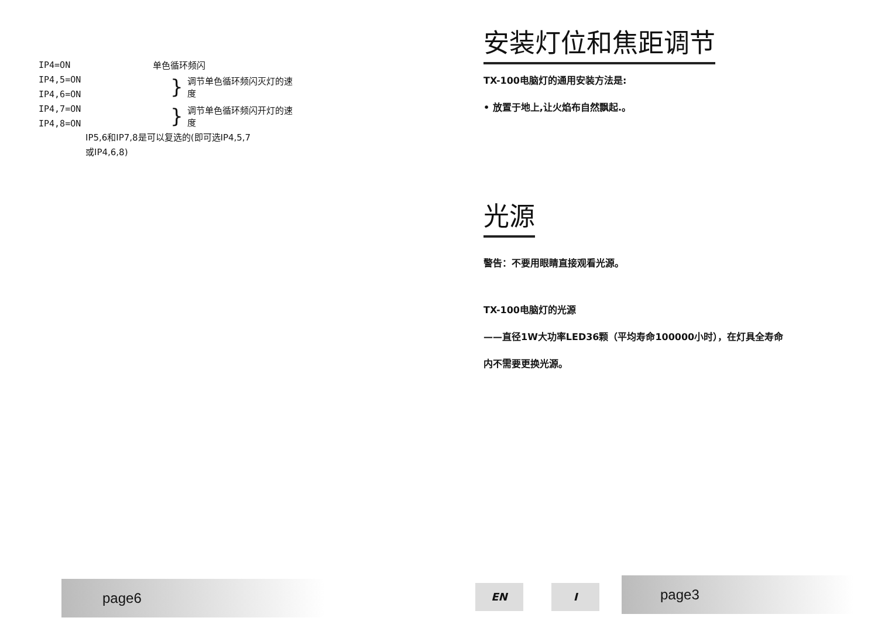IP4=ON 单色循环频闪
IP4,5=ON
IP4,6=ON
} 调节单色循环频闪灭灯的速度
IP4,7=ON
IP4,8=ON
} 调节单色循环频闪开灯的速度
IP5,6和IP7,8是可以复选的(即可选IP4,5,7
或IP4,6,8)
安装灯位和焦距调节
TX-100电脑灯的通用安装方法是:
• 放置于地上,让火焰布自然飘起.。
光源
警告：不要用眼睛直接观看光源。
TX-100电脑灯的光源
——直径1W大功率LED36颗（平均寿命100000小时），在灯具全寿命
内不需要更换光源。
page6 EN I page3